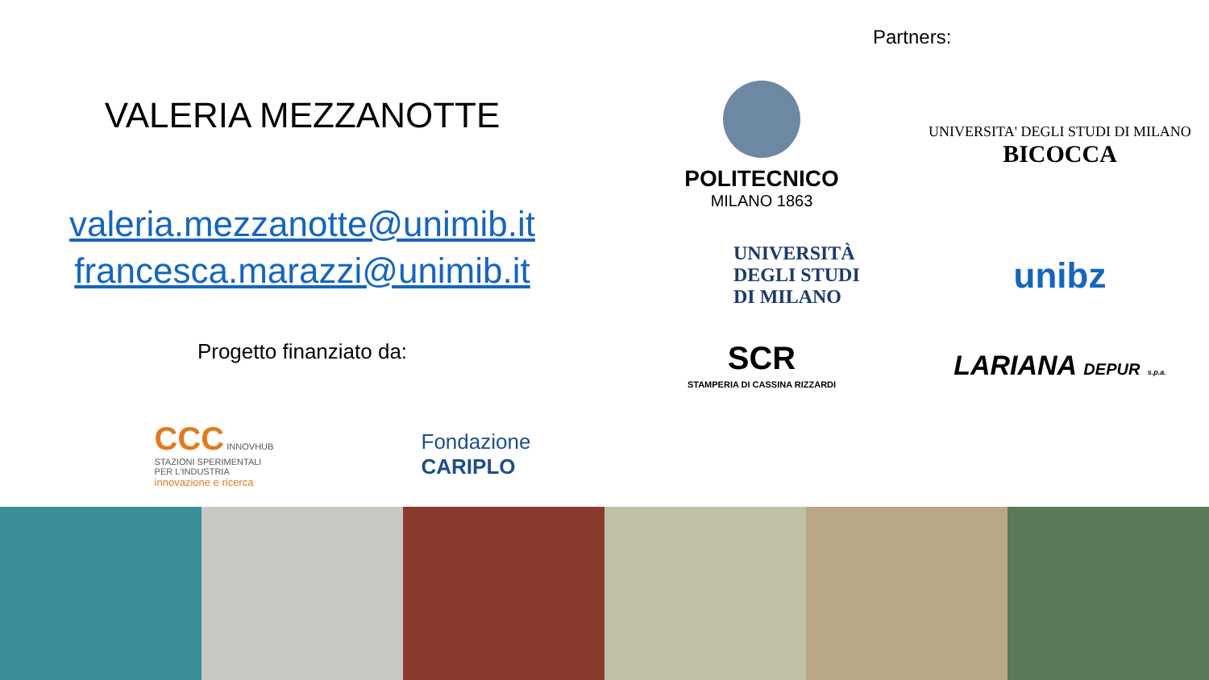VALERIA MEZZANOTTE
valeria.mezzanotte@unimib.it
francesca.marazzi@unimib.it
Progetto finanziato da:
CCC INNOVHUB
STAZIONI SPERIMENTALI
PER L'INDUSTRIA
innovazione e ricerca
Fondazione
CARIPLO
Partners:
POLITECNICO
MILANO 1863
UNIVERSITA' DEGLI STUDI DI MILANO
BICOCCA
UNIVERSITÀ
DEGLI STUDI
DI MILANO
unibz
SCR
STAMPERIA DI CASSINA RIZZARDI
LARIANA DEPUR s.p.a.